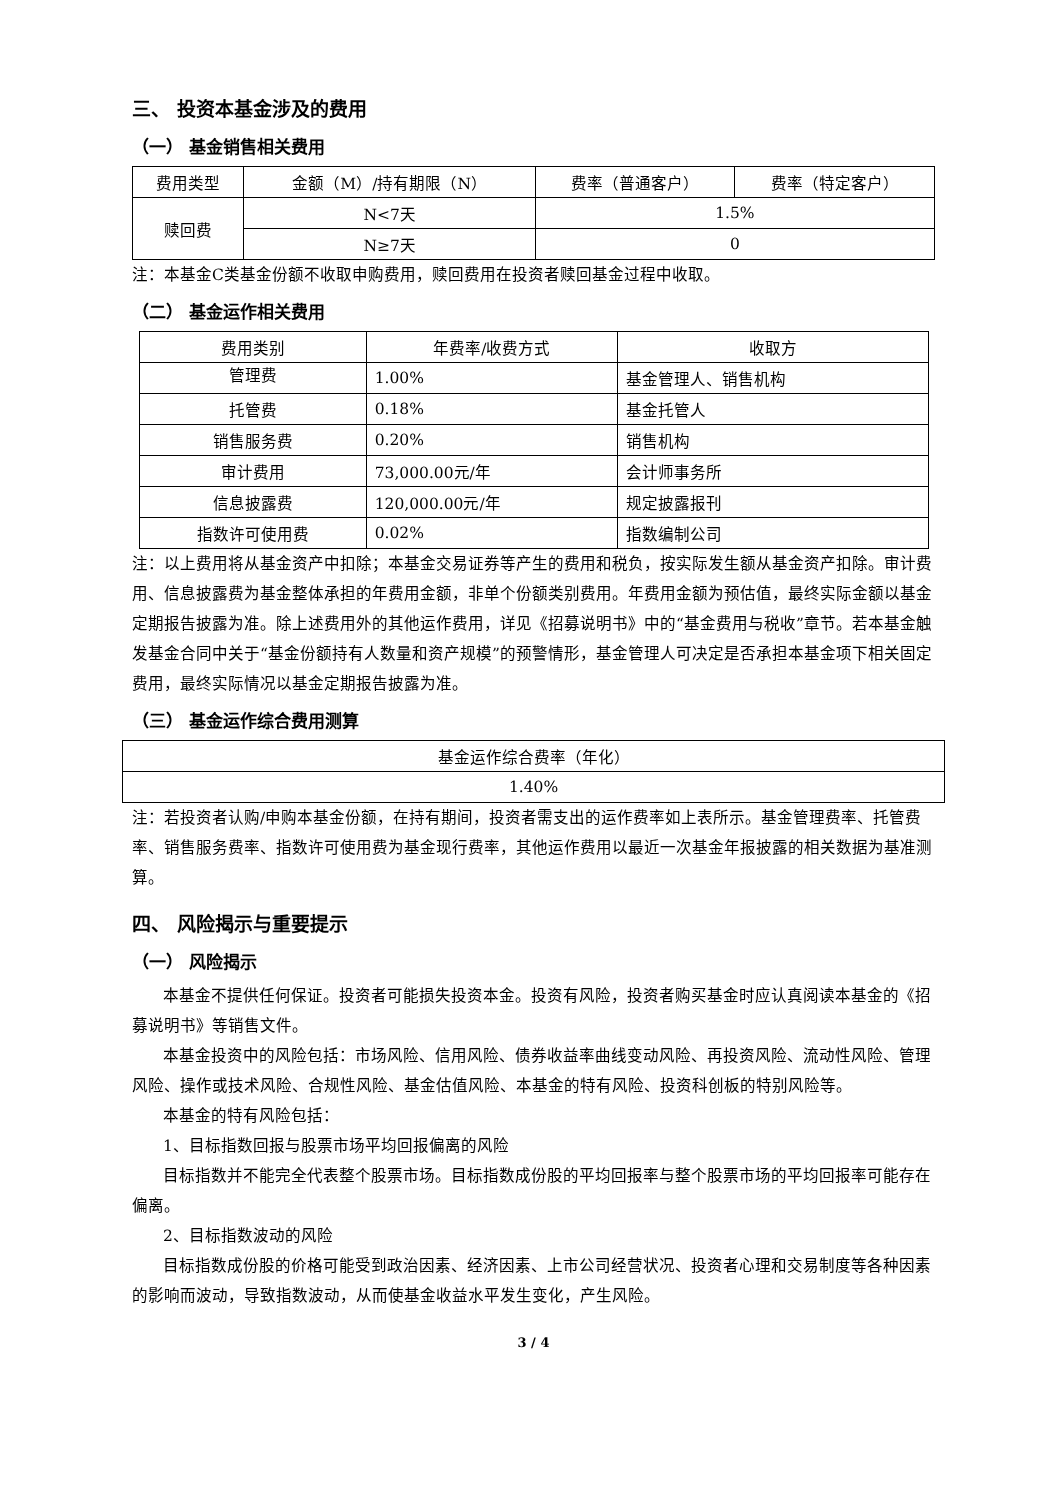三、 投资本基金涉及的费用
（一） 基金销售相关费用
| 费用类型 | 金额（M）/持有期限（N） | 费率（普通客户） | 费率（特定客户） |
| --- | --- | --- | --- |
| 赎回费 | N<7天 | 1.5% | |
| | N≥7天 | 0 | |
注：本基金C类基金份额不收取申购费用，赎回费用在投资者赎回基金过程中收取。
（二） 基金运作相关费用
| 费用类别 | 年费率/收费方式 | 收取方 |
| --- | --- | --- |
| 管理费 | 1.00% | 基金管理人、销售机构 |
| 托管费 | 0.18% | 基金托管人 |
| 销售服务费 | 0.20% | 销售机构 |
| 审计费用 | 73,000.00元/年 | 会计师事务所 |
| 信息披露费 | 120,000.00元/年 | 规定披露报刊 |
| 指数许可使用费 | 0.02% | 指数编制公司 |
注：以上费用将从基金资产中扣除；本基金交易证券等产生的费用和税负，按实际发生额从基金资产扣除。审计费用、信息披露费为基金整体承担的年费用金额，非单个份额类别费用。年费用金额为预估值，最终实际金额以基金定期报告披露为准。除上述费用外的其他运作费用，详见《招募说明书》中的“基金费用与税收”章节。若本基金触发基金合同中关于“基金份额持有人数量和资产规模”的预警情形，基金管理人可决定是否承担本基金项下相关固定费用，最终实际情况以基金定期报告披露为准。
（三） 基金运作综合费用测算
| 基金运作综合费率（年化） |
| 1.40% |
注：若投资者认购/申购本基金份额，在持有期间，投资者需支出的运作费率如上表所示。基金管理费率、托管费率、销售服务费率、指数许可使用费为基金现行费率，其他运作费用以最近一次基金年报披露的相关数据为基准测算。
四、 风险揭示与重要提示
（一） 风险揭示
本基金不提供任何保证。投资者可能损失投资本金。投资有风险，投资者购买基金时应认真阅读本基金的《招募说明书》等销售文件。
本基金投资中的风险包括：市场风险、信用风险、债券收益率曲线变动风险、再投资风险、流动性风险、管理风险、操作或技术风险、合规性风险、基金估值风险、本基金的特有风险、投资科创板的特别风险等。
本基金的特有风险包括：
1、目标指数回报与股票市场平均回报偏离的风险
目标指数并不能完全代表整个股票市场。目标指数成份股的平均回报率与整个股票市场的平均回报率可能存在偏离。
2、目标指数波动的风险
目标指数成份股的价格可能受到政治因素、经济因素、上市公司经营状况、投资者心理和交易制度等各种因素的影响而波动，导致指数波动，从而使基金收益水平发生变化，产生风险。
3 / 4